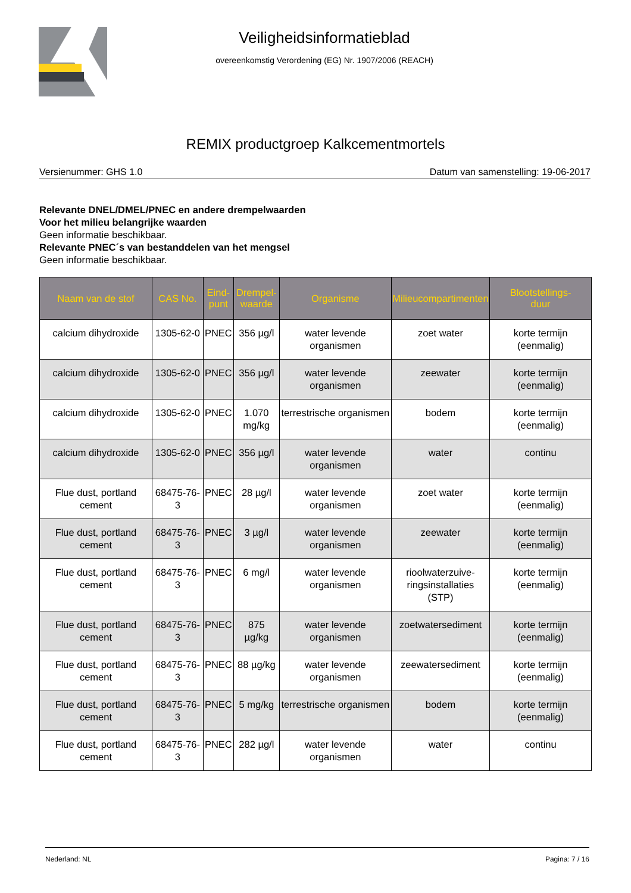Veiligheidsinformatieblad
overeenkomstig Verordening (EG) Nr. 1907/2006 (REACH)
REMIX productgroep Kalkcementmortels
Versienummer: GHS 1.0 Datum van samenstelling: 19-06-2017
Relevante DNEL/DMEL/PNEC en andere drempelwaarden
Voor het milieu belangrijke waarden
Geen informatie beschikbaar.
Relevante PNEC´s van bestanddelen van het mengsel
Geen informatie beschikbaar.
| Naam van de stof | CAS No. | Eind- punt | Drempel- waarde | Organisme | Milieucompartimenten | Blootstellings- duur |
| --- | --- | --- | --- | --- | --- | --- |
| calcium dihydroxide | 1305-62-0 | PNEC | 356 µg/l | water levende organismen | zoet water | korte termijn (eenmalig) |
| calcium dihydroxide | 1305-62-0 | PNEC | 356 µg/l | water levende organismen | zeewater | korte termijn (eenmalig) |
| calcium dihydroxide | 1305-62-0 | PNEC | 1.070 mg/kg | terrestrische organismen | bodem | korte termijn (eenmalig) |
| calcium dihydroxide | 1305-62-0 | PNEC | 356 µg/l | water levende organismen | water | continu |
| Flue dust, portland cement | 68475-76-3 | PNEC | 28 µg/l | water levende organismen | zoet water | korte termijn (eenmalig) |
| Flue dust, portland cement | 68475-76-3 | PNEC | 3 µg/l | water levende organismen | zeewater | korte termijn (eenmalig) |
| Flue dust, portland cement | 68475-76-3 | PNEC | 6 mg/l | water levende organismen | rioolwaterzuive- ringsinstallaties (STP) | korte termijn (eenmalig) |
| Flue dust, portland cement | 68475-76-3 | PNEC | 875 µg/kg | water levende organismen | zoetwatersediment | korte termijn (eenmalig) |
| Flue dust, portland cement | 68475-76-3 | PNEC | 88 µg/kg | water levende organismen | zeewatersediment | korte termijn (eenmalig) |
| Flue dust, portland cement | 68475-76-3 | PNEC | 5 mg/kg | terrestrische organismen | bodem | korte termijn (eenmalig) |
| Flue dust, portland cement | 68475-76-3 | PNEC | 282 µg/l | water levende organismen | water | continu |
Nederland: NL Pagina: 7 / 16